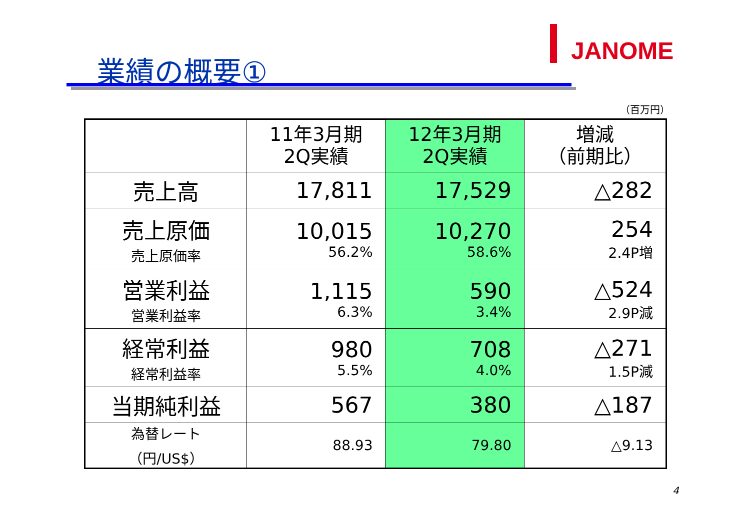JANOME
業績の概要①
（百万円）
| | 11年3月期 2Q実績 | 12年3月期 2Q実績 | 増減 （前期比） |
| --- | --- | --- | --- |
| 売上高 | 17,811 | 17,529 | △282 |
| 売上原価 売上原価率 | 10,015 56.2% | 10,270 58.6% | 254 2.4P増 |
| 営業利益 営業利益率 | 1,115 6.3% | 590 3.4% | △524 2.9P減 |
| 経常利益 経常利益率 | 980 5.5% | 708 4.0% | △271 1.5P減 |
| 当期純利益 | 567 | 380 | △187 |
| 為替レート （円/US$） | 88.93 | 79.80 | △9.13 |
4